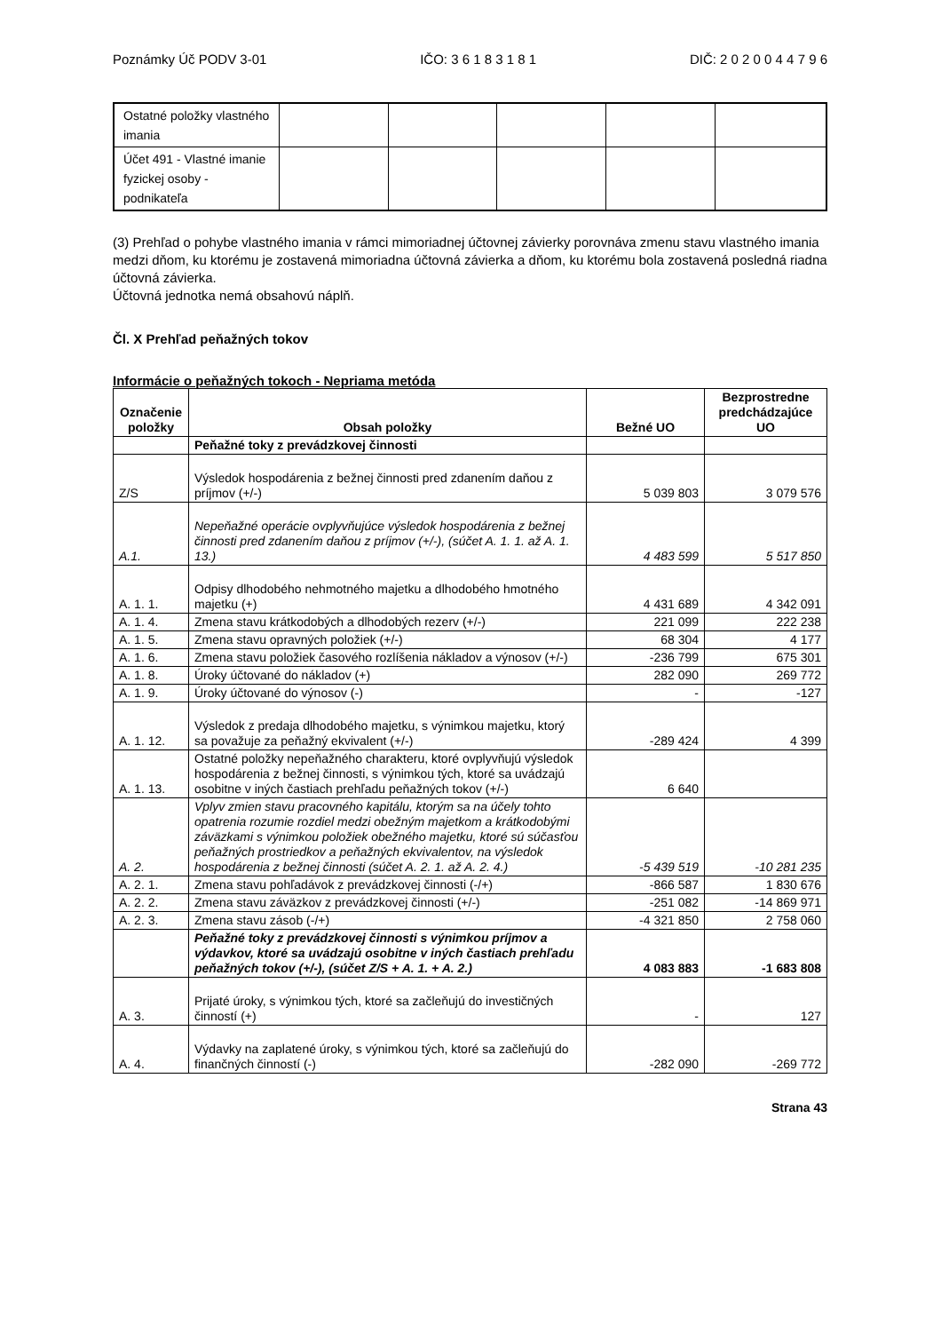Poznámky Úč PODV 3-01 IČO: 3 6 1 8 3 1 8 1 DIČ: 2 0 2 0 0 4 4 7 9 6
| Ostatné položky vlastného imania | | | | | |
| Účet 491 - Vlastné imanie fyzickej osoby - podnikateľa | | | | | |
(3) Prehľad o pohybe vlastného imania v rámci mimoriadnej účtovnej závierky porovnáva zmenu stavu vlastného imania medzi dňom, ku ktorému je zostavená mimoriadna účtovná závierka a dňom, ku ktorému bola zostavená posledná riadna účtovná závierka.
Účtovná jednotka nemá obsahovú náplň.
Čl. X Prehľad peňažných tokov
Informácie o peňažných tokoch - Nepriama metóda
| Označenie položky | Obsah položky | Bežné UO | Bezprostredne predchádzajúce UO |
| --- | --- | --- | --- |
| | Peňažné toky z prevádzkovej činnosti | | |
| Z/S | Výsledok hospodárenia z bežnej činnosti pred zdanením daňou z príjmov (+/-) | 5 039 803 | 3 079 576 |
| A.1. | Nepeňažné operácie ovplyvňujúce výsledok hospodárenia z bežnej činnosti pred zdanením daňou z príjmov (+/-), (súčet A. 1. 1. až A. 1. 13.) | 4 483 599 | 5 517 850 |
| A. 1. 1. | Odpisy dlhodobého nehmotného majetku a dlhodobého hmotného majetku (+) | 4 431 689 | 4 342 091 |
| A. 1. 4. | Zmena stavu krátkodobých a dlhodobých rezerv (+/-) | 221 099 | 222 238 |
| A. 1. 5. | Zmena stavu opravných položiek (+/-) | 68 304 | 4 177 |
| A. 1. 6. | Zmena stavu položiek časového rozlíšenia nákladov a výnosov (+/-) | -236 799 | 675 301 |
| A. 1. 8. | Úroky účtované do nákladov (+) | 282 090 | 269 772 |
| A. 1. 9. | Úroky účtované do výnosov (-) | - | -127 |
| A. 1. 12. | Výsledok z predaja dlhodobého majetku, s výnimkou majetku, ktorý sa považuje za peňažný ekvivalent (+/-) | -289 424 | 4 399 |
| A. 1. 13. | Ostatné položky nepeňažného charakteru, ktoré ovplyvňujú výsledok hospodárenia z bežnej činnosti, s výnimkou tých, ktoré sa uvádzajú osobitne v iných častiach prehľadu peňažných tokov (+/-) | 6 640 | |
| A. 2. | Vplyv zmien stavu pracovného kapitálu, ktorým sa na účely tohto opatrenia rozumie rozdiel medzi obežným majetkom a krátkodobými záväzkami s výnimkou položiek obežného majetku, ktoré sú súčasťou peňažných prostriedkov a peňažných ekvivalentov, na výsledok hospodárenia z bežnej činnosti (súčet A. 2. 1. až A. 2. 4.) | -5 439 519 | -10 281 235 |
| A. 2. 1. | Zmena stavu pohľadávok z prevádzkovej činnosti (-/+) | -866 587 | 1 830 676 |
| A. 2. 2. | Zmena stavu záväzkov z prevádzkovej činnosti (+/-) | -251 082 | -14 869 971 |
| A. 2. 3. | Zmena stavu zásob (-/+) | -4 321 850 | 2 758 060 |
| | Peňažné toky z prevádzkovej činnosti s výnimkou príjmov a výdavkov, ktoré sa uvádzajú osobitne v iných častiach prehľadu peňažných tokov (+/-), (súčet Z/S + A. 1. + A. 2.) | 4 083 883 | -1 683 808 |
| A. 3. | Prijaté úroky, s výnimkou tých, ktoré sa začleňujú do investičných činností (+) | - | 127 |
| A. 4. | Výdavky na zaplatené úroky, s výnimkou tých, ktoré sa začleňujú do finančných činností (-) | -282 090 | -269 772 |
Strana 43